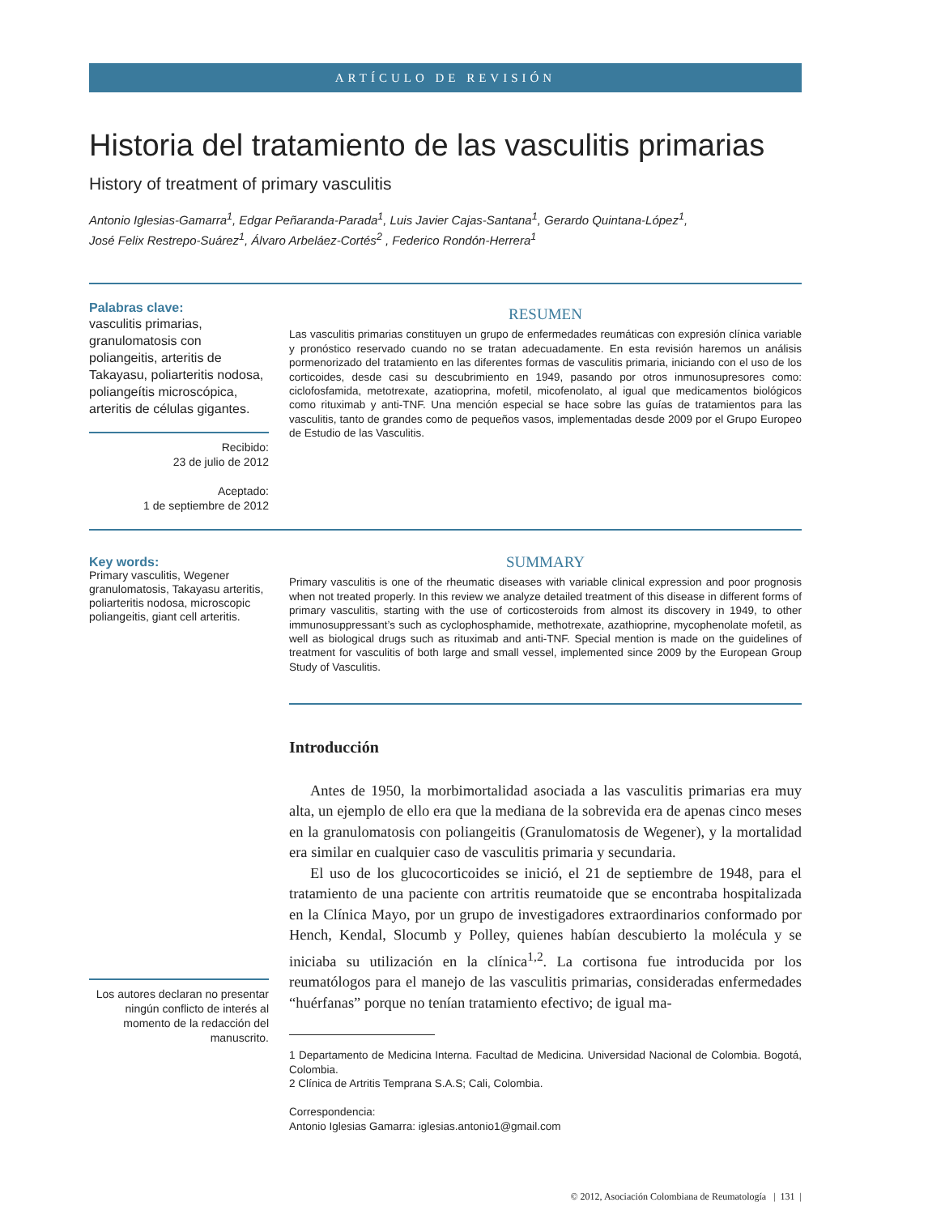ARTÍCULO DE REVISIÓN
Historia del tratamiento de las vasculitis primarias
History of treatment of primary vasculitis
Antonio Iglesias-Gamarra<sup>1</sup>, Edgar Peñaranda-Parada<sup>1</sup>, Luis Javier Cajas-Santana<sup>1</sup>, Gerardo Quintana-López<sup>1</sup>,
José Felix Restrepo-Suárez<sup>1</sup>, Álvaro Arbeláez-Cortés<sup>2</sup> , Federico Rondón-Herrera<sup>1</sup>
Palabras clave:
vasculitis primarias, granulomatosis con poliangeitis, arteritis de Takayasu, poliarteritis nodosa, poliangeítis microscópica, arteritis de células gigantes.
Recibido:
23 de julio de 2012
Aceptado:
1 de septiembre de 2012
RESUMEN
Las vasculitis primarias constituyen un grupo de enfermedades reumáticas con expresión clínica variable y pronóstico reservado cuando no se tratan adecuadamente. En esta revisión haremos un análisis pormenorizado del tratamiento en las diferentes formas de vasculitis primaria, iniciando con el uso de los corticoides, desde casi su descubrimiento en 1949, pasando por otros inmunosupresores como: ciclofosfamida, metotrexate, azatioprina, mofetil, micofenolato, al igual que medicamentos biológicos como rituximab y anti-TNF. Una mención especial se hace sobre las guías de tratamientos para las vasculitis, tanto de grandes como de pequeños vasos, implementadas desde 2009 por el Grupo Europeo de Estudio de las Vasculitis.
Key words:
Primary vasculitis, Wegener granulomatosis, Takayasu arteritis, poliarteritis nodosa, microscopic poliangeitis, giant cell arteritis.
Los autores declaran no presentar ningún conflicto de interés al momento de la redacción del manuscrito.
SUMMARY
Primary vasculitis is one of the rheumatic diseases with variable clinical expression and poor prognosis when not treated properly. In this review we analyze detailed treatment of this disease in different forms of primary vasculitis, starting with the use of corticosteroids from almost its discovery in 1949, to other immunosuppressant’s such as cyclophosphamide, methotrexate, azathioprine, mycophenolate mofetil, as well as biological drugs such as rituximab and anti-TNF. Special mention is made on the guidelines of treatment for vasculitis of both large and small vessel, implemented since 2009 by the European Group Study of Vasculitis.
Introducción
Antes de 1950, la morbimortalidad asociada a las vasculitis primarias era muy alta, un ejemplo de ello era que la mediana de la sobrevida era de apenas cinco meses en la granulomatosis con poliangeitis (Granulomatosis de Wegener), y la mortalidad era similar en cualquier caso de vasculitis primaria y secundaria.
El uso de los glucocorticoides se inició, el 21 de septiembre de 1948, para el tratamiento de una paciente con artritis reumatoide que se encontraba hospitalizada en la Clínica Mayo, por un grupo de investigadores extraordinarios conformado por Hench, Kendal, Slocumb y Polley, quienes habían descubierto la molécula y se iniciaba su utilización en la clínica<sup>1,2</sup>. La cortisona fue introducida por los reumatólogos para el manejo de las vasculitis primarias, consideradas enfermedades “huérfanas” porque no tenían tratamiento efectivo; de igual ma-
1 Departamento de Medicina Interna. Facultad de Medicina. Universidad Nacional de Colombia. Bogotá, Colombia.
2 Clínica de Artritis Temprana S.A.S; Cali, Colombia.
Correspondencia:
Antonio Iglesias Gamarra: iglesias.antonio1@gmail.com
© 2012, Asociación Colombiana de Reumatología | 131 |